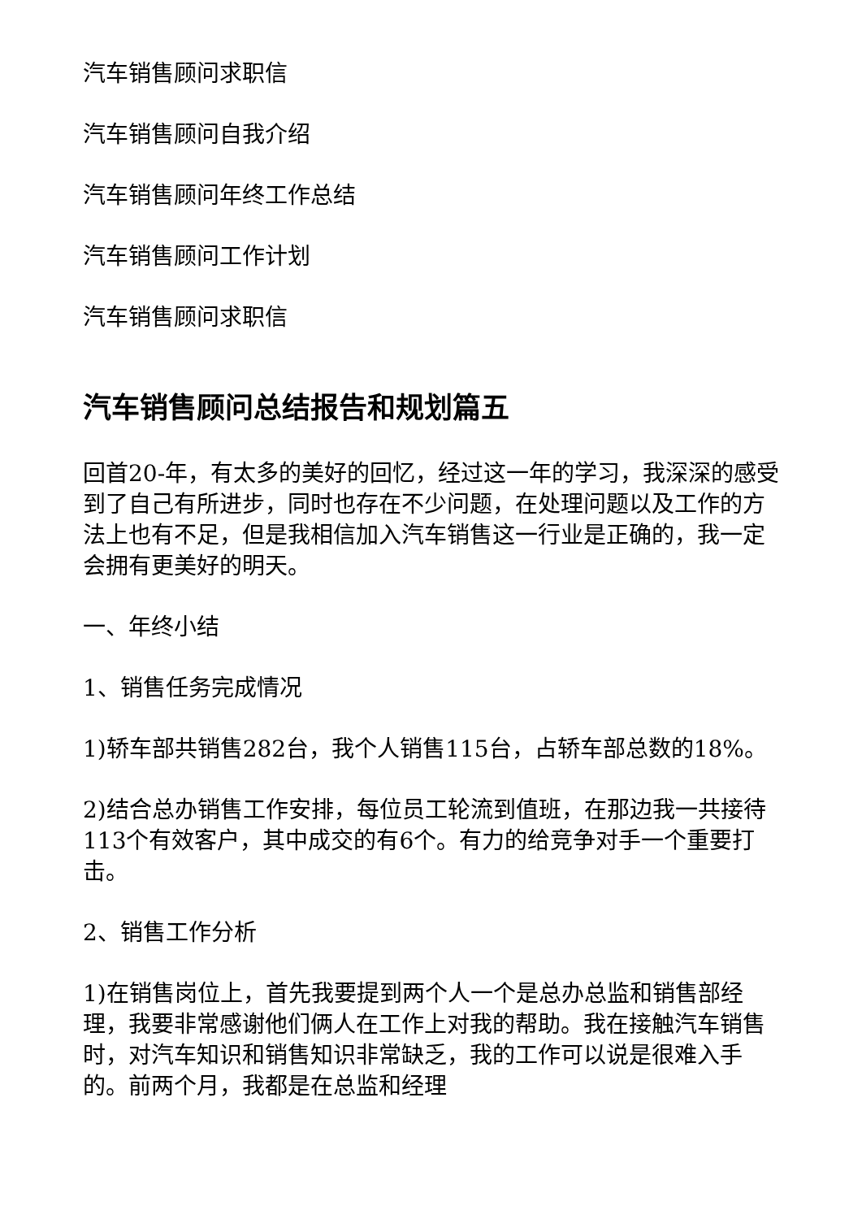汽车销售顾问求职信
汽车销售顾问自我介绍
汽车销售顾问年终工作总结
汽车销售顾问工作计划
汽车销售顾问求职信
汽车销售顾问总结报告和规划篇五
回首20-年，有太多的美好的回忆，经过这一年的学习，我深深的感受到了自己有所进步，同时也存在不少问题，在处理问题以及工作的方法上也有不足，但是我相信加入汽车销售这一行业是正确的，我一定会拥有更美好的明天。
一、年终小结
1、销售任务完成情况
1)轿车部共销售282台，我个人销售115台，占轿车部总数的18%。
2)结合总办销售工作安排，每位员工轮流到值班，在那边我一共接待113个有效客户，其中成交的有6个。有力的给竞争对手一个重要打击。
2、销售工作分析
1)在销售岗位上，首先我要提到两个人一个是总办总监和销售部经理，我要非常感谢他们俩人在工作上对我的帮助。我在接触汽车销售时，对汽车知识和销售知识非常缺乏，我的工作可以说是很难入手的。前两个月，我都是在总监和经理